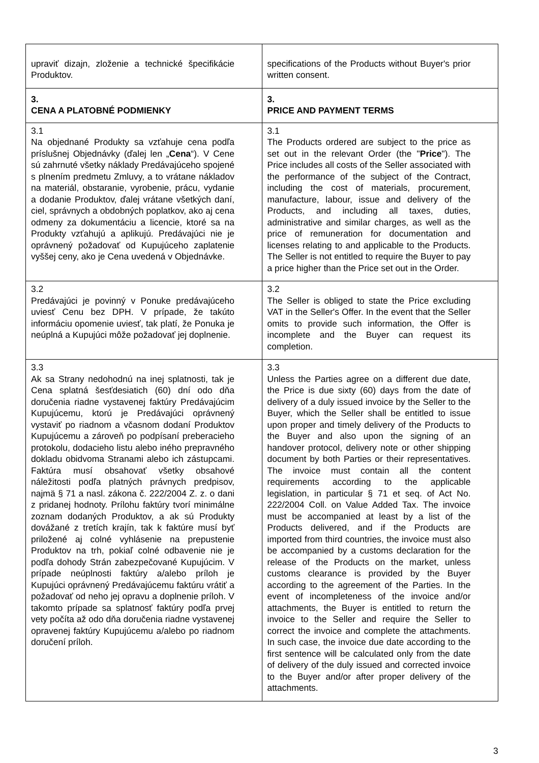| upraviť dizajn, zloženie a technické špecifikácie Produktov. | specifications of the Products without Buyer's prior written consent. |
| 3. CENA A PLATOBNÉ PODMIENKY | 3. PRICE AND PAYMENT TERMS |
| 3.1 Na objednané Produkty sa vzťahuje cena podľa príslušnej Objednávky (ďalej len „ Cena “). V Cene sú zahrnuté všetky náklady Predávajúceho spojené s plnením predmetu Zmluvy, a to vrátane nákladov na materiál, obstaranie, vyrobenie, prácu, vydanie a dodanie Produktov, ďalej vrátane všetkých daní, ciel, správnych a obdobných poplatkov, ako aj cena odmeny za dokumentáciu a licencie, ktoré sa na Produkty vzťahujú a aplikujú. Predávajúci nie je oprávnený požadovať od Kupujúceho zaplatenie vyššej ceny, ako je Cena uvedená v Objednávke. | 3.1 The Products ordered are subject to the price as set out in the relevant Order (the " Price "). The Price includes all costs of the Seller associated with the performance of the subject of the Contract, including the cost of materials, procurement, manufacture, labour, issue and delivery of the Products, and including all taxes, duties, administrative and similar charges, as well as the price of remuneration for documentation and licenses relating to and applicable to the Products. The Seller is not entitled to require the Buyer to pay a price higher than the Price set out in the Order. |
| 3.2 Predávajúci je povinný v Ponuke predávajúceho uviesť Cenu bez DPH. V prípade, že takúto informáciu opomenie uviesť, tak platí, že Ponuka je neúplná a Kupujúci môže požadovať jej doplnenie. | 3.2 The Seller is obliged to state the Price excluding VAT in the Seller's Offer. In the event that the Seller omits to provide such information, the Offer is incomplete and the Buyer can request its completion. |
| 3.3 Ak sa Strany nedohodnú na inej splatnosti, tak je Cena splatná šesťdesiatich (60) dní odo dňa doručenia riadne vystavenej faktúry Predávajúcim Kupujúcemu, ktorú je Predávajúci oprávnený vystaviť po riadnom a včasnom dodaní Produktov Kupujúcemu a zároveň po podpísaní preberacieho protokolu, dodacieho listu alebo iného prepravného dokladu obidvoma Stranami alebo ich zástupcami. Faktúra musí obsahovať všetky obsahové náležitosti podľa platných právnych predpisov, najmä § 71 a nasl. zákona č. 222/2004 Z. z. o dani z pridanej hodnoty. Prílohu faktúry tvorí minimálne zoznam dodaných Produktov, a ak sú Produkty dovážané z tretích krajín, tak k faktúre musí byť priložené aj colné vyhlásenie na prepustenie Produktov na trh, pokiaľ colné odbavenie nie je podľa dohody Strán zabezpečované Kupujúcim. V prípade neúplnosti faktúry a/alebo príloh je Kupujúci oprávnený Predávajúcemu faktúru vrátiť a požadovať od neho jej opravu a doplnenie príloh. V takomto prípade sa splatnosť faktúry podľa prvej vety počíta až odo dňa doručenia riadne vystavenej opravenej faktúry Kupujúcemu a/alebo po riadnom doručení príloh. | 3.3 Unless the Parties agree on a different due date, the Price is due sixty (60) days from the date of delivery of a duly issued invoice by the Seller to the Buyer, which the Seller shall be entitled to issue upon proper and timely delivery of the Products to the Buyer and also upon the signing of an handover protocol, delivery note or other shipping document by both Parties or their representatives. The invoice must contain all the content requirements according to the applicable legislation, in particular § 71 et seq. of Act No. 222/2004 Coll. on Value Added Tax. The invoice must be accompanied at least by a list of the Products delivered, and if the Products are imported from third countries, the invoice must also be accompanied by a customs declaration for the release of the Products on the market, unless customs clearance is provided by the Buyer according to the agreement of the Parties. In the event of incompleteness of the invoice and/or attachments, the Buyer is entitled to return the invoice to the Seller and require the Seller to correct the invoice and complete the attachments. In such case, the invoice due date according to the first sentence will be calculated only from the date of delivery of the duly issued and corrected invoice to the Buyer and/or after proper delivery of the attachments. |
3